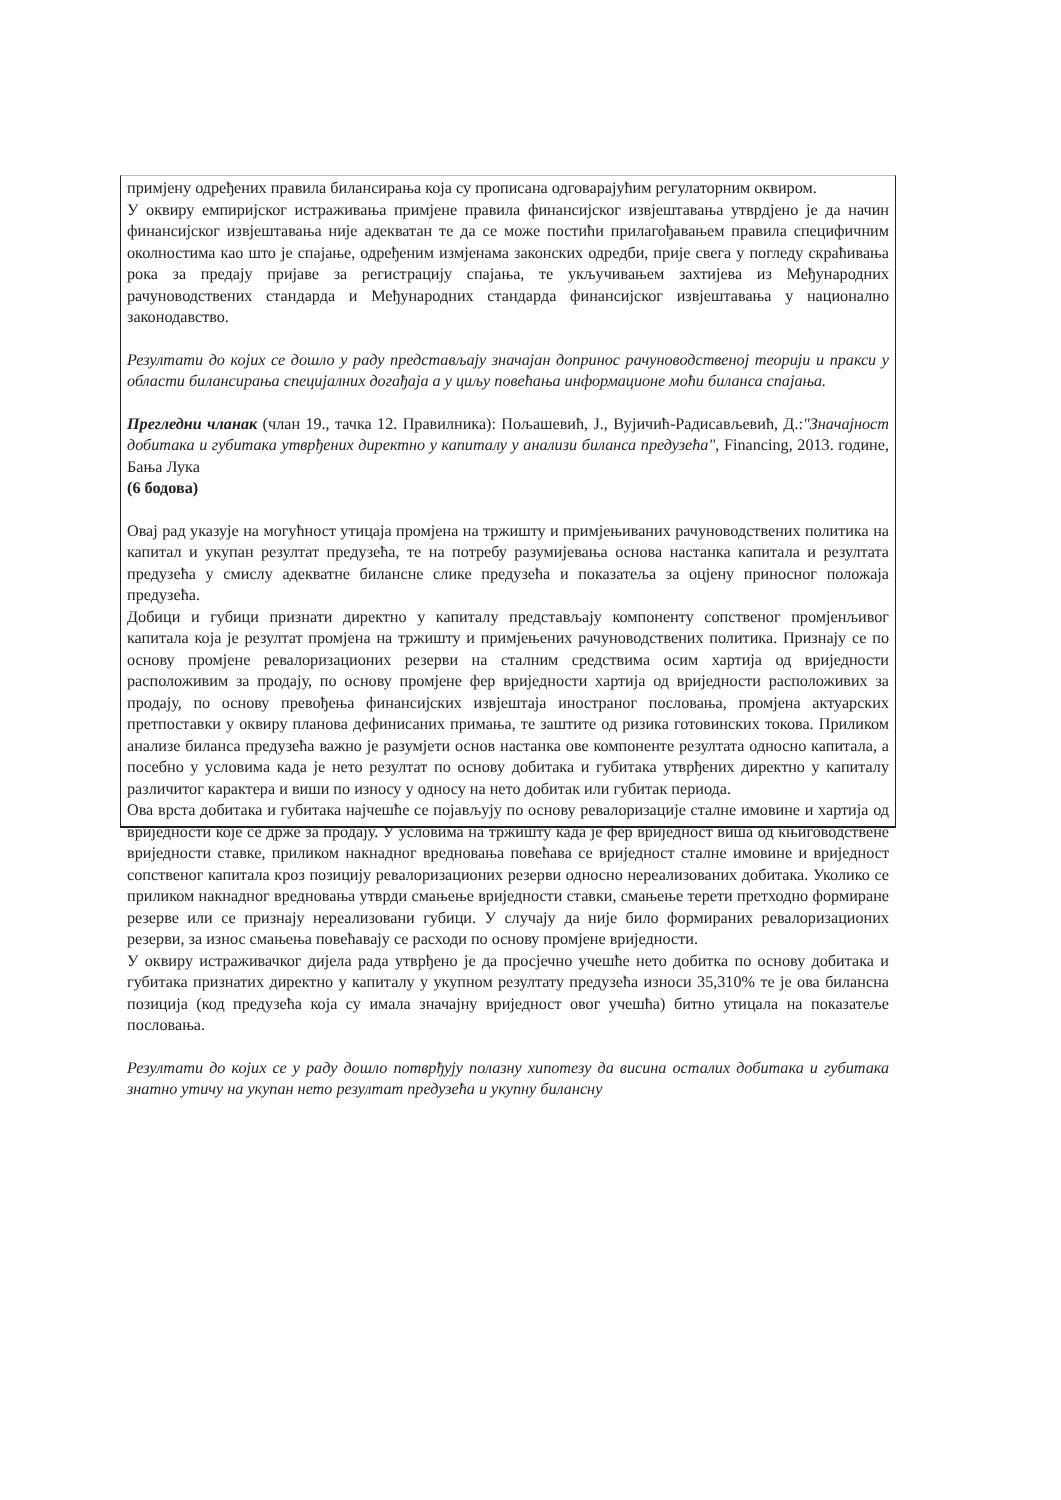примјену одређених правила билансирања која су прописана одговарајућим регулаторним оквиром.
У оквиру емпиријског истраживања примјене правила финансијског извјештавања утврдјено је да начин финансијског извјештавања није адекватан те да се може постићи прилагођавањем правила специфичним околностима као што је спајање, одређеним измјенама законских одредби, прије свега у погледу скраћивања рока за предају пријаве за регистрацију спајања, те укључивањем захтијева из Међународних рачуноводствених стандарда и Међународних стандарда финансијског извјештавања у национално законодавство.
Резултати до којих се дошло у раду представљају значајан допринос рачуноводственој теорији и пракси у области билансирања специјалних догађаја а у циљу повећања информационе моћи биланса спајања.
Прегледни чланак (члан 19., тачка 12. Правилника): Пољашевић, Ј., Вујичић-Радисављевић, Д.:"Значајност добитака и губитака утврђених директно у капиталу у анализи биланса предузећа", Financing, 2013. године, Бања Лука
(6 бодова)
Овај рад указује на могућност утицаја промјена на тржишту и примјењиваних рачуноводствених политика на капитал и укупан резултат предузећа, те на потребу разумијевања основа настанка капитала и резултата предузећа у смислу адекватне билансне слике предузећа и показатеља за оцјену приносног положаја предузећа.
Добици и губици признати директно у капиталу представљају компоненту сопственог промјенљивог капитала која је резултат промјена на тржишту и примјењених рачуноводствених политика. Признају се по основу промјене ревалоризационих резерви на сталним средствима осим хартија од вриједности расположивим за продају, по основу промјене фер вриједности хартија од вриједности расположивих за продају, по основу превођења финансијских извјештаја иностраног пословања, промјена актуарских претпоставки у оквиру планова дефинисаних примања, те заштите од ризика готовинских токова. Приликом анализе биланса предузећа важно је разумјети основ настанка ове компоненте резултата односно капитала, а посебно у условима када је нето резултат по основу добитака и губитака утврђених директно у капиталу различитог карактера и виши по износу у односу на нето добитак или губитак периода.
Ова врста добитака и губитака најчешће се појављују по основу ревалоризације сталне имовине и хартија од вриједности које се држе за продају. У условима на тржишту када је фер вриједност виша од књиговодствене вриједности ставке, приликом накнадног вредновања повећава се вриједност сталне имовине и вриједност сопственог капитала кроз позицију ревалоризационих резерви односно нереализованих добитака. Уколико се приликом накнадног вредновања утврди смањење вриједности ставки, смањење терети претходно формиране резерве или се признају нереализовани губици. У случају да није било формираних ревалоризационих резерви, за износ смањења повећавају се расходи по основу промјене вриједности.
У оквиру истраживачког дијела рада утврђено је да просјечно учешће нето добитка по основу добитака и губитака признатих директно у капиталу у укупном резултату предузећа износи 35,310% те је ова билансна позиција (код предузећа која су имала значајну вриједност овог учешћа) битно утицала на показатеље пословања.
Резултати до којих се у раду дошло потврђују полазну хипотезу да висина осталих добитака и губитака знатно утичу на укупан нето резултат предузећа и укупну билансну